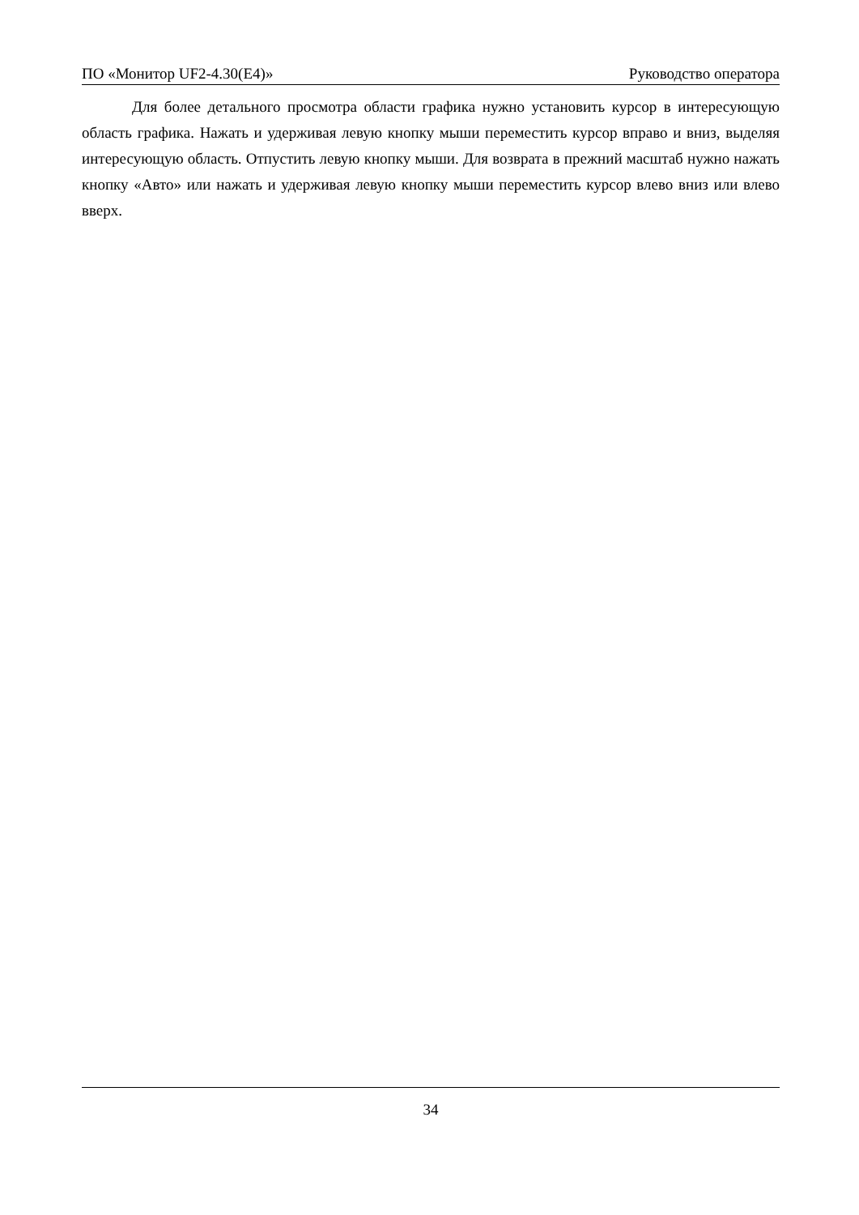ПО «Монитор UF2-4.30(E4)» Руководство оператора
Для более детального просмотра области графика нужно установить курсор в интересующую область графика. Нажать и удерживая левую кнопку мыши переместить курсор вправо и вниз, выделяя интересующую область. Отпустить левую кнопку мыши. Для возврата в прежний масштаб нужно нажать кнопку «Авто» или нажать и удерживая левую кнопку мыши переместить курсор влево вниз или влево вверх.
34